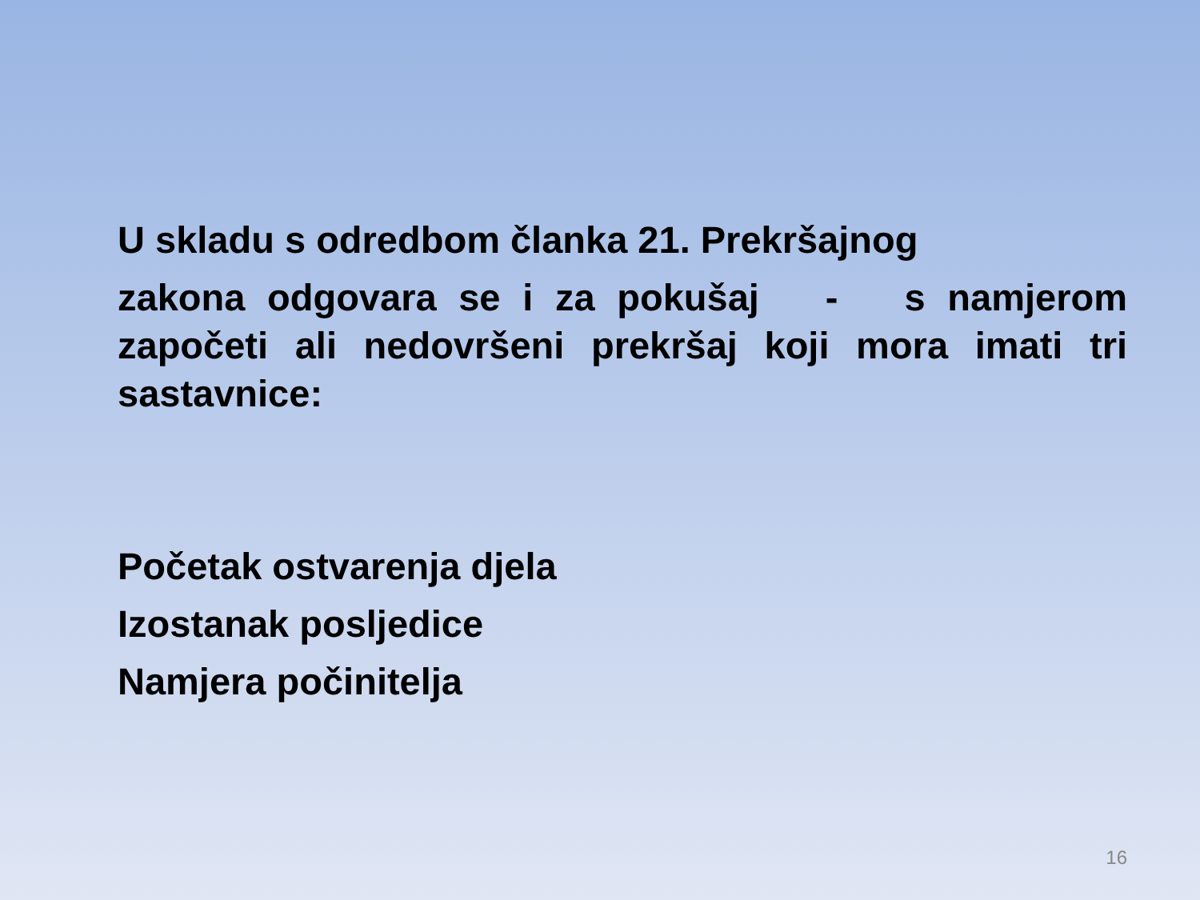U skladu s odredbom članka 21. Prekršajnog
zakona odgovara se i za pokušaj - s namjerom započeti ali nedovršeni prekršaj koji mora imati tri sastavnice:
Početak ostvarenja djela
Izostanak posljedice
Namjera počinitelja
16